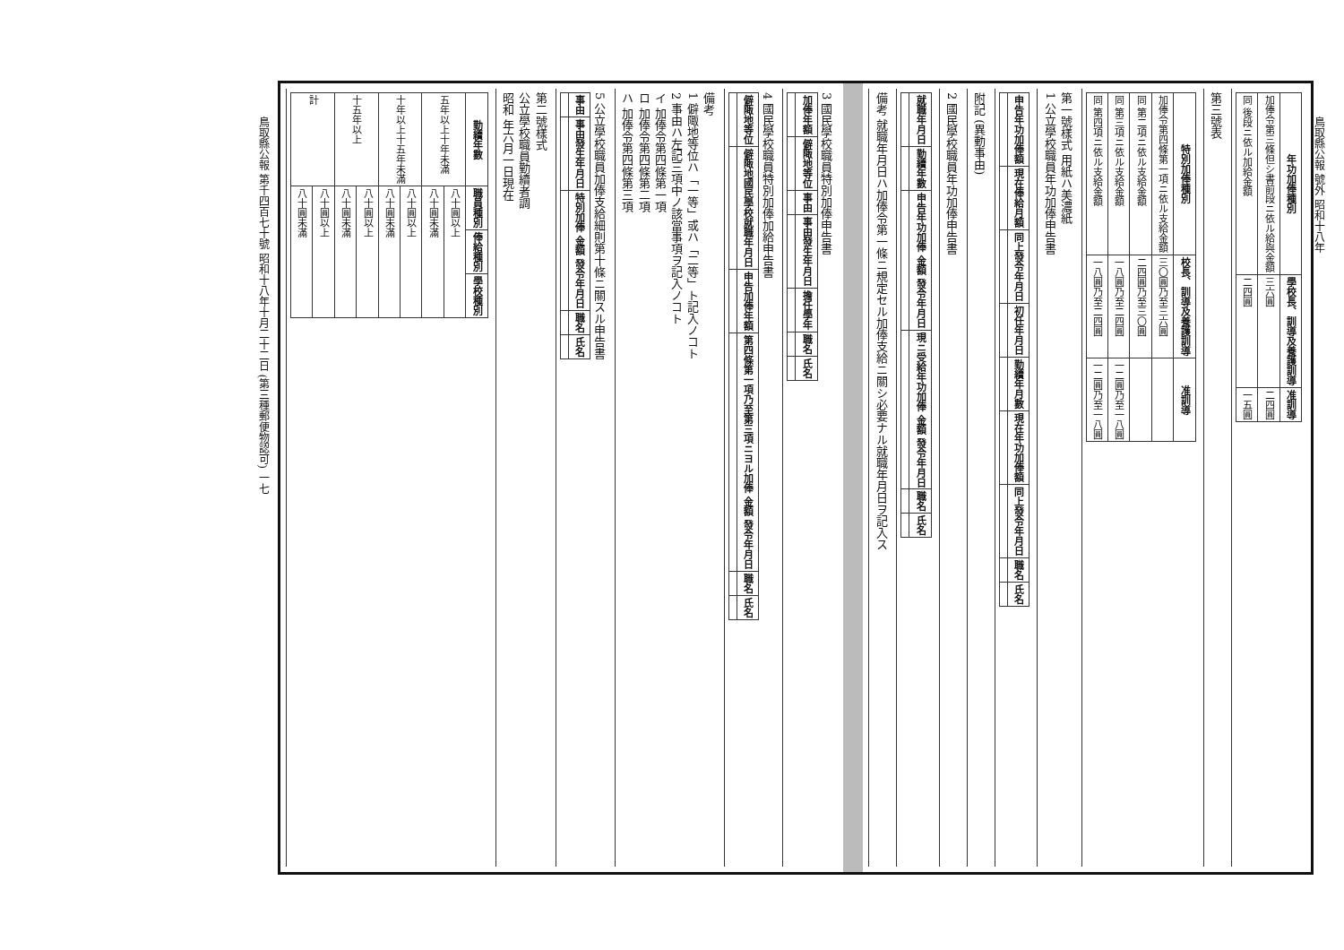鳥取縣公報 號外 昭和十八年
鳥取縣公報 第千四百七十號 昭和十八年十月二十二日 (第三種郵便物認可) 一七
| 年功加俸種別 | 學校長、訓導及養護訓導 | 准訓導 |
| --- | --- | --- |
| 加俸令第三條但シ書前段ニ依ル給與金額 | 三六圓 | 二四圓 |
| 同 後段ニ依ル加給金額 | 二四圓 | 一五圓 |
第三號表
| 特別加俸種別 | 校長、訓導及養護訓導 | 准訓導 |
| --- | --- | --- |
| 加俸令第四條第一項ニ依ル支給金額 | 三〇圓乃至三六圓 | |
| 同 第二項ニ依ル支給金額 | 二四圓乃至三〇圓 | |
| 同 第三項ニ依ル支給金額 | 一八圓乃至二四圓 | 一二圓乃至一八圓 |
| 同 第四項ニ依ル支給金額 | 一八圓乃至二四圓 | 一二圓乃至一八圓 |
第一號樣式 用紙ハ美濃紙
1 公立學校職員年功加俸申告書
| 申告年功加俸額 | 現在俸給月額 | 同上發令年月日 | 初任年月日 | 勤續年月數 | 現在年功加俸額 | 同上發令年月日 | 職名 | 氏名 |
| --- | --- | --- | --- | --- | --- | --- | --- | --- |
附記 (異動事由)
2 國民學校職員年功加俸申告書
| 就職年月日 | 勤續年數 | 申告年功加俸 金額 發令年月日 | 現ニ受給年功加俸 金額 發令年月日 | 職名 | 氏名 |
| --- | --- | --- | --- | --- | --- |
備考 就職年月日ハ加俸令第一條ニ規定セル加俸支給ニ關シ必要ナル就職年月日ヲ記入ス
3 國民學校職員特別加俸申告書
| 加俸年額 | 僻陬地等位 | 事由 | 事由發生年月日 | 擔任學年 | 職名 | 氏名 |
| --- | --- | --- | --- | --- | --- | --- |
4 國民學校職員特別加俸加給申告書
| 僻陬地等位 | 僻陬地國民學校就職年月日 | 申告加俸年額 | 第四條第一項乃至第三項ニヨル加俸 金額 發令年月日 | 職名 | 氏名 |
| --- | --- | --- | --- | --- | --- |
備考
1 僻陬地等位ハ「一等」或ハ「二等」ト記入ノコト
2 事由ハ左記三項中ノ該當事項ヲ記入ノコト
イ 加俸令第四條第一項
ロ 加俸令第四條第二項
ハ 加俸令第四條第三項
5 公立學校職員加俸支給細則第十條ニ關スル申告書
| 事由 | 事由發生年月日 | 特別加俸 金額 發令年月日 | 職名 | 氏名 |
| --- | --- | --- | --- | --- |
第二號樣式
公立學校職員勤續者調
昭和 年六月一日現在
| 勤續年數 | 職員種別 | 俸給種別 | 學校種別 |
| --- | --- | --- | --- |
| 五年以上十年未滿 | 八十圓以上 | | |
| | 八十圓未滿 | | |
| 十年以上十五年未滿 | 八十圓以上 | | |
| | 八十圓未滿 | | |
| 十五年以上 | 八十圓以上 | | |
| | 八十圓未滿 | | |
| 計 | 八十圓以上 | | |
| | 八十圓未滿 | | |